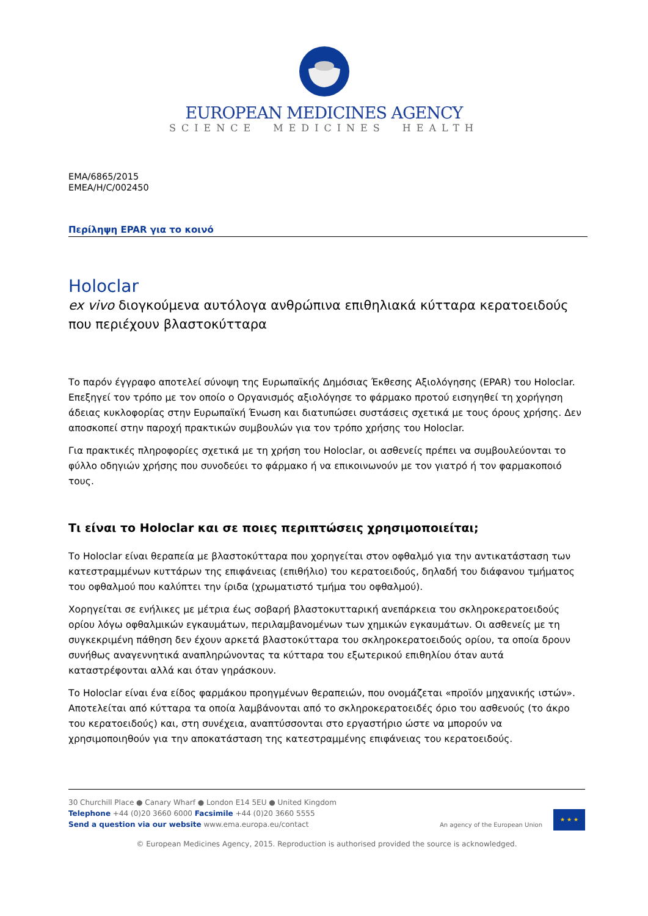EUROPEAN MEDICINES AGENCY
SCIENCE MEDICINES HEALTH
EMA/6865/2015
EMEA/H/C/002450
Περίληψη EPAR για το κοινό
Holoclar
ex vivo διογκούμενα αυτόλογα ανθρώπινα επιθηλιακά κύτταρα κερατοειδούς που περιέχουν βλαστοκύτταρα
Το παρόν έγγραφο αποτελεί σύνοψη της Ευρωπαϊκής Δημόσιας Έκθεσης Αξιολόγησης (EPAR) του Holoclar. Επεξηγεί τον τρόπο με τον οποίο ο Οργανισμός αξιολόγησε το φάρμακο προτού εισηγηθεί τη χορήγηση άδειας κυκλοφορίας στην Ευρωπαϊκή Ένωση και διατυπώσει συστάσεις σχετικά με τους όρους χρήσης. Δεν αποσκοπεί στην παροχή πρακτικών συμβουλών για τον τρόπο χρήσης του Holoclar.
Για πρακτικές πληροφορίες σχετικά με τη χρήση του Holoclar, οι ασθενείς πρέπει να συμβουλεύονται το φύλλο οδηγιών χρήσης που συνοδεύει το φάρμακο ή να επικοινωνούν με τον γιατρό ή τον φαρμακοποιό τους.
Τι είναι το Holoclar και σε ποιες περιπτώσεις χρησιμοποιείται;
Το Holoclar είναι θεραπεία με βλαστοκύτταρα που χορηγείται στον οφθαλμό για την αντικατάσταση των κατεστραμμένων κυττάρων της επιφάνειας (επιθήλιο) του κερατοειδούς, δηλαδή του διάφανου τμήματος του οφθαλμού που καλύπτει την ίριδα (χρωματιστό τμήμα του οφθαλμού).
Χορηγείται σε ενήλικες με μέτρια έως σοβαρή βλαστοκυτταρική ανεπάρκεια του σκληροκερατοειδούς ορίου λόγω οφθαλμικών εγκαυμάτων, περιλαμβανομένων των χημικών εγκαυμάτων. Οι ασθενείς με τη συγκεκριμένη πάθηση δεν έχουν αρκετά βλαστοκύτταρα του σκληροκερατοειδούς ορίου, τα οποία δρουν συνήθως αναγεννητικά αναπληρώνοντας τα κύτταρα του εξωτερικού επιθηλίου όταν αυτά καταστρέφονται αλλά και όταν γηράσκουν.
Το Holoclar είναι ένα είδος φαρμάκου προηγμένων θεραπειών, που ονομάζεται «προϊόν μηχανικής ιστών». Αποτελείται από κύτταρα τα οποία λαμβάνονται από το σκληροκερατοειδές όριο του ασθενούς (το άκρο του κερατοειδούς) και, στη συνέχεια, αναπτύσσονται στο εργαστήριο ώστε να μπορούν να χρησιμοποιηθούν για την αποκατάσταση της κατεστραμμένης επιφάνειας του κερατοειδούς.
An agency of the European Union ★ ★ ★
30 Churchill Place ● Canary Wharf ● London E14 5EU ● United Kingdom
Telephone +44 (0)20 3660 6000 Facsimile +44 (0)20 3660 5555
Send a question via our website www.ema.europa.eu/contact
© European Medicines Agency, 2015. Reproduction is authorised provided the source is acknowledged.